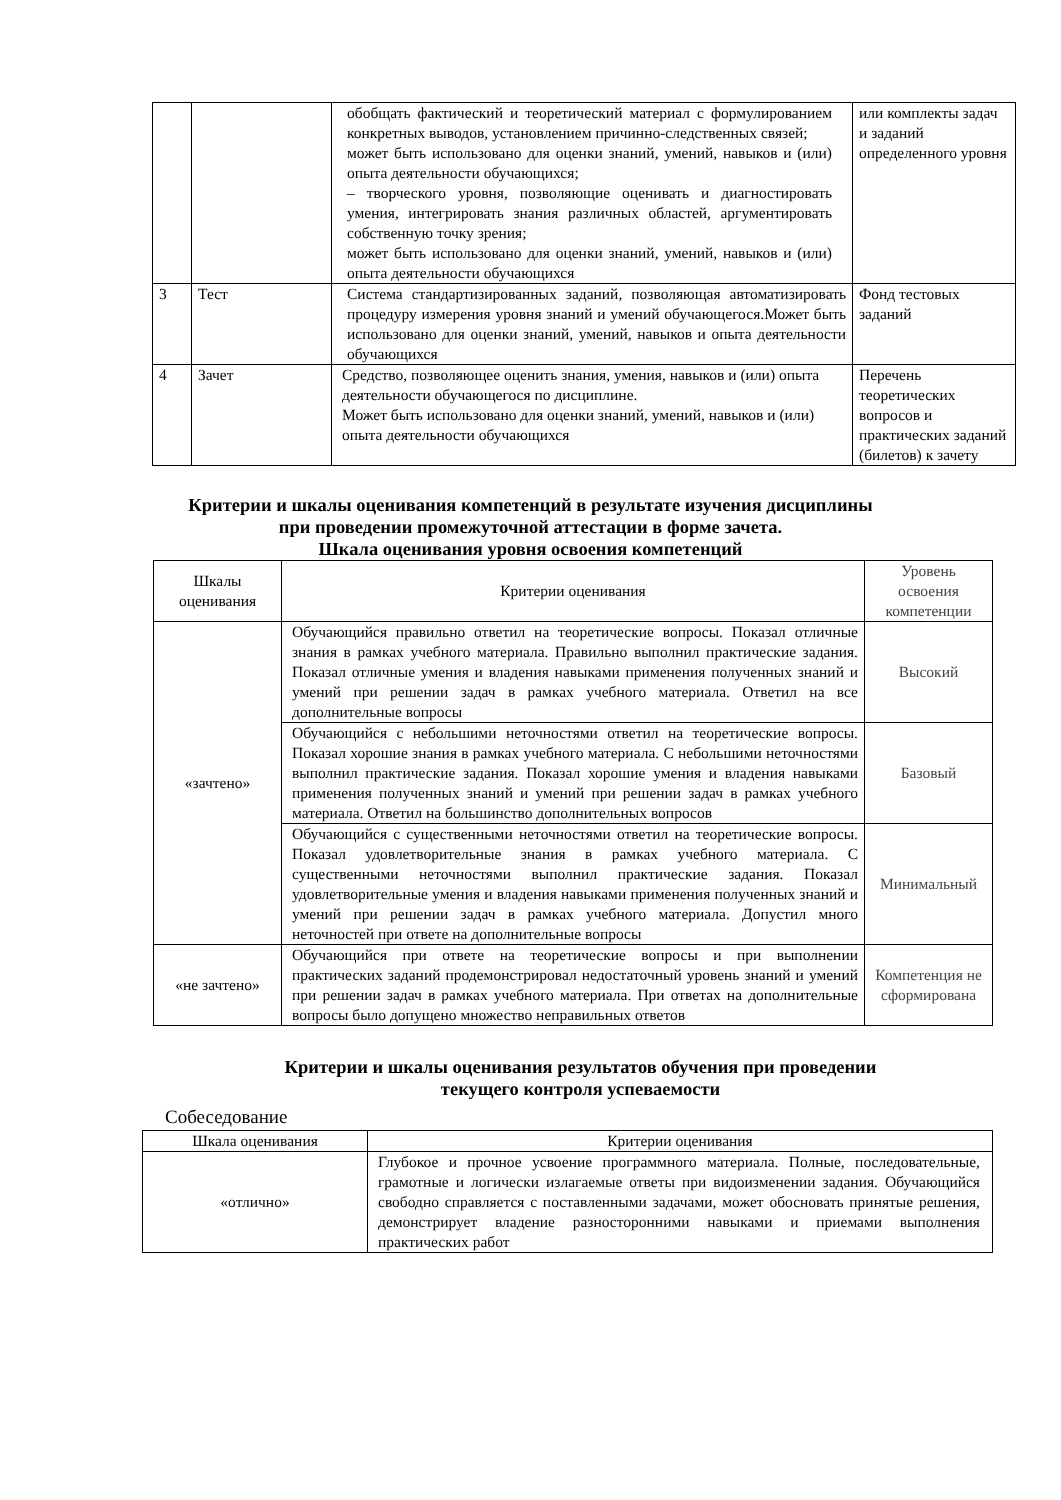| | | обобщать фактический и теоретический материал с формулированием конкретных выводов, установлением причинно-следственных связей; может быть использовано для оценки знаний, умений, навыков и (или) опыта деятельности обучающихся; – творческого уровня, позволяющие оценивать и диагностировать умения, интегрировать знания различных областей, аргументировать собственную точку зрения; может быть использовано для оценки знаний, умений, навыков и (или) опыта деятельности обучающихся | или комплекты задач и заданий определенного уровня |
| 3 | Тест | Система стандартизированных заданий, позволяющая автоматизировать процедуру измерения уровня знаний и умений обучающегося.Может быть использовано для оценки знаний, умений, навыков и опыта деятельности обучающихся | Фонд тестовых заданий |
| 4 | Зачет | Средство, позволяющее оценить знания, умения, навыков и (или) опыта деятельности обучающегося по дисциплине. Может быть использовано для оценки знаний, умений, навыков и (или) опыта деятельности обучающихся | Перечень теоретических вопросов и практических заданий (билетов) к зачету |
Критерии и шкалы оценивания компетенций в результате изучения дисциплины
при проведении промежуточной аттестации в форме зачета.
Шкала оценивания уровня освоения компетенций
| Шкалы оценивания | Критерии оценивания | Уровень освоения компетенции |
| «зачтено» | Обучающийся правильно ответил на теоретические вопросы. Показал отличные знания в рамках учебного материала. Правильно выполнил практические задания. Показал отличные умения и владения навыками применения полученных знаний и умений при решении задач в рамках учебного материала. Ответил на все дополнительные вопросы | Высокий |
| | Обучающийся с небольшими неточностями ответил на теоретические вопросы. Показал хорошие знания в рамках учебного материала. С небольшими неточностями выполнил практические задания. Показал хорошие умения и владения навыками применения полученных знаний и умений при решении задач в рамках учебного материала. Ответил на большинство дополнительных вопросов | Базовый |
| | Обучающийся с существенными неточностями ответил на теоретические вопросы. Показал удовлетворительные знания в рамках учебного материала. С существенными неточностями выполнил практические задания. Показал удовлетворительные умения и владения навыками применения полученных знаний и умений при решении задач в рамках учебного материала. Допустил много неточностей при ответе на дополнительные вопросы | Минимальный |
| «не зачтено» | Обучающийся при ответе на теоретические вопросы и при выполнении практических заданий продемонстрировал недостаточный уровень знаний и умений при решении задач в рамках учебного материала. При ответах на дополнительные вопросы было допущено множество неправильных ответов | Компетенция не сформирована |
Критерии и шкалы оценивания результатов обучения при проведении
текущего контроля успеваемости
Собеседование
| Шкала оценивания | Критерии оценивания |
| «отлично» | Глубокое и прочное усвоение программного материала. Полные, последовательные, грамотные и логически излагаемые ответы при видоизменении задания. Обучающийся свободно справляется с поставленными задачами, может обосновать принятые решения, демонстрирует владение разносторонними навыками и приемами выполнения практических работ |